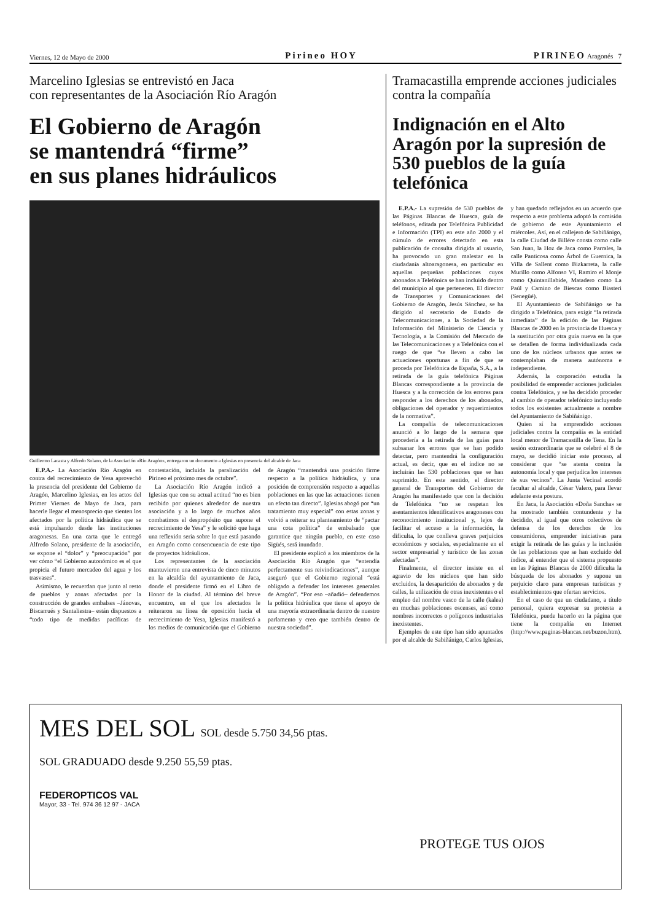Viernes, 12 de Mayo de 2000 Pirineo HOY PIRINEO Aragonés 7
Marcelino Iglesias se entrevistó en Jaca
con representantes de la Asociación Río Aragón
El Gobierno de Aragón
se mantendrá “firme”
en sus planes hidráulicos
Guillermo Lacasta y Alfredo Solano, de la Asociación «Río Aragón», entregaron un documento a Iglesias en presencia del alcalde de Jaca
E.P.A.- La Asociación Río Aragón en contra del recrecimiento de Yesa aprovechó la presencia del presidente del Gobierno de Aragón, Marcelino Iglesias, en los actos del Primer Viernes de Mayo de Jaca, para hacerle llegar el menosprecio que sienten los afectados por la política hidráulica que se está impulsando desde las instituciones aragonesas. En una carta que le entregó Alfredo Solano, presidente de la asociación, se expone el “dolor” y “preocupación” por ver cómo “el Gobierno autonómico es el que propicia el futuro mercadeo del agua y los trasvases”.
Asimismo, le recuerdan que junto al resto de pueblos y zonas afectadas por la construcción de grandes embalses –Jánovas, Biscarrués y Santaliestra– están dispuestos a “todo tipo de medidas pacíficas de contestación, incluida la paralización del Pirineo el próximo mes de octubre”.
La Asociación Río Aragón indicó a Iglesias que con su actual actitud “no es bien recibido por quienes alrededor de nuestra asociación y a lo largo de muchos años combatimos el despropósito que supone el recrecimiento de Yesa” y le solicitó que haga una reflexión seria sobre lo que está pasando en Aragón como consencuencia de este tipo de proyectos hidráulicos.
Los representantes de la asociación mantuvieron una entrevista de cinco minutos en la alcaldía del ayuntamiento de Jaca, donde el presidente firmó en el Libro de Honor de la ciudad. Al término del breve encuentro, en el que los afectados le reiteraron su línea de oposición hacia el recrecimiento de Yesa, Iglesias manifestó a los medios de comunicación que el Gobierno de Aragón “mantendrá una posición firme respecto a la política hidráulica, y una posición de comprensión respecto a aquellas poblaciones en las que las actuaciones tienen un efecto tan directo”. Iglesias abogó por “un tratamiento muy especial” con estas zonas y volvió a reiterar su planteamiento de “pactar una cota política” de embalsado que garantice que ningún pueblo, en este caso Sigüés, será inundado.
El presidente explicó a los miembros de la Asociación Río Aragón que “entendía perfectamente sus reivindicaciones”, aunque aseguró que el Gobierno regional “está obligado a defender los intereses generales de Aragón”. “Por eso –añadió– defendemos la política hidráulica que tiene el apoyo de una mayoría extraordinaria dentro de nuestro parlamento y creo que también dentro de nuestra sociedad”.
Tramacastilla emprende acciones judiciales contra la compañía
Indignación en el Alto Aragón por la supresión de 530 pueblos de la guía telefónica
E.P.A.- La supresión de 530 pueblos de las Páginas Blancas de Huesca, guía de teléfonos, editada por Telefónica Publicidad e Información (TPI) en este año 2000 y el cúmulo de errores detectado en esta publicación de consulta dirigida al usuario, ha provocado un gran malestar en la ciudadanía altoaragonesa, en particular en aquellas pequeñas poblaciones cuyos abonados a Telefónica se han incluido dentro del municipio al que pertenecen. El director de Transportes y Comunicaciones del Gobierno de Aragón, Jesús Sánchez, se ha dirigido al secretario de Estado de Telecomunicaciones, a la Sociedad de la Información del Ministerio de Ciencia y Tecnología, a la Comisión del Mercado de las Telecomunicaciones y a Telefónica con el ruego de que “se lleven a cabo las actuaciones oportunas a fin de que se proceda por Telefónica de España, S.A., a la retirada de la guía telefónica Páginas Blancas correspondiente a la provincia de Huesca y a la corrección de los errores para responder a los derechos de los abonados, obligaciones del operador y requerimientos de la normativa”.
La compañía de telecomunicaciones anunció a lo largo de la semana que procedería a la retirada de las guías para subsanar los errores que se han podido detectar, pero mantendrá la configuración actual, es decir, que en el índice no se incluirán las 530 poblaciones que se han suprimido. En este sentido, el director general de Transportes del Gobierno de Aragón ha manifestado que con la decisión de Telefónica “no se respetan los asentamientos identificativos aragoneses con reconocimiento institucional y, lejos de facilitar el acceso a la información, la dificulta, lo que conlleva graves perjuicios económicos y sociales, especialmente en el sector empresarial y turístico de las zonas afectadas”.
Finalmente, el director insiste en el agravio de los núcleos que han sido excluidos, la desaparición de abonados y de calles, la utilización de otras inexistentes o el empleo del nombre vasco de la calle (kalea) en muchas poblaciones oscenses, así como nombres incorrectos o polígonos industriales inexistentes.
Ejemplos de este tipo han sido apuntados por el alcalde de Sabiñánigo, Carlos Iglesias, y han quedado reflejados en un acuerdo que respecto a este problema adoptó la comisión de gobierno de este Ayuntamiento el miércoles. Así, en el callejero de Sabiñánigo, la calle Ciudad de Billére consta como calle San Juan, la Hoz de Jaca como Parrales, la calle Panticosa como Árbol de Guernica, la Villa de Sallent como Bizkarreta, la calle Murillo como Alfonso VI, Ramiro el Monje como Quintanillabide, Matadero como La Paúl y Camino de Biescas como Biasteri (Senegüé).
El Ayuntamiento de Sabiñánigo se ha dirigido a Telefónica, para exigir “la retirada inmediata” de la edición de las Páginas Blancas de 2000 en la provincia de Huesca y la sustitución por otra guía nueva en la que se detallen de forma individualizada cada uno de los núcleos urbanos que antes se contemplaban de manera autónoma e independiente.
Además, la corporación estudia la posibilidad de emprender acciones judiciales contra Telefónica, y se ha decidido proceder al cambio de operador telefónico incluyendo todos los existentes actualmente a nombre del Ayuntamiento de Sabiñánigo.
Quien sí ha emprendido acciones judiciales contra la compañía es la entidad local menor de Tramacastilla de Tena. En la sesión extraordinaria que se celebró el 8 de mayo, se decidió iniciar este proceso, al considerar que “se atenta contra la autonomía local y que perjudica los intereses de sus vecinos”. La Junta Vecinal acordó facultar al alcalde, César Valero, para llevar adelante esta postura.
En Jaca, la Asociación «Doña Sancha» se ha mostrado también contundente y ha decidido, al igual que otros colectivos de defensa de los derechos de los consumidores, emprender iniciativas para exigir la retirada de las guías y la inclusión de las poblaciones que se han excluido del índice, al entender que el sistema propuesto en las Páginas Blancas de 2000 dificulta la búsqueda de los abonados y supone un perjuicio claro para empresas turísticas y establecimientos que ofertan servicios.
En el caso de que un ciudadano, a título personal, quiera expresar su protesta a Telefónica, puede hacerlo en la página que tiene la compañía en Internet (http://www.paginas-blancas.net/buzon.htm).
MES DEL SOL SOL desde 5.750 34,56 ptas.
SOL GRADUADO desde 9.250 55,59 ptas.
FEDEROPTICOS VAL
Mayor, 33 - Tel. 974 36 12 97 - JACA
PROTEGE TUS OJOS